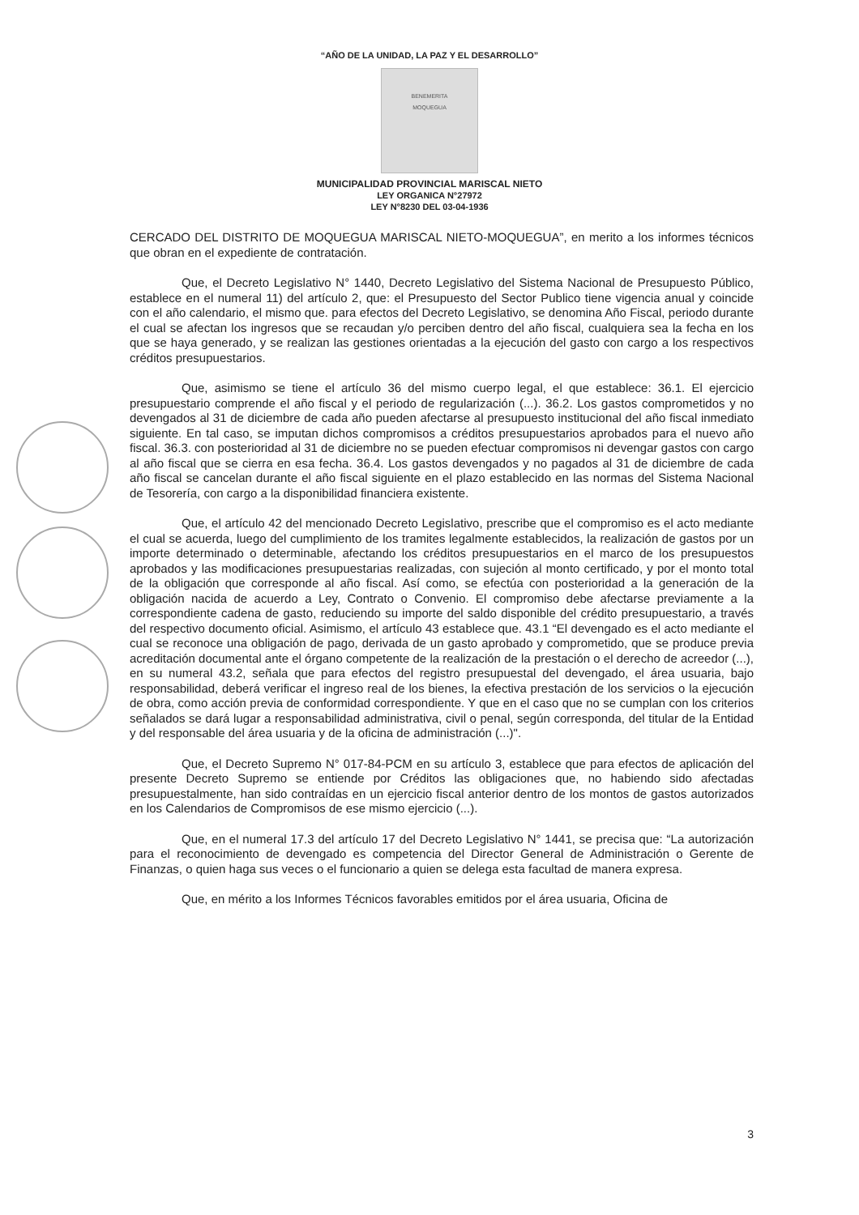“AÑO DE LA UNIDAD, LA PAZ Y EL DESARROLLO”
BENEMERITA
MOQUEGUA
MUNICIPALIDAD PROVINCIAL MARISCAL NIETO
LEY ORGANICA N°27972
LEY N°8230 DEL 03-04-1936
CERCADO DEL DISTRITO DE MOQUEGUA MARISCAL NIETO-MOQUEGUA”, en merito a los informes técnicos que obran en el expediente de contratación.
Que, el Decreto Legislativo N° 1440, Decreto Legislativo del Sistema Nacional de Presupuesto Público, establece en el numeral 11) del artículo 2, que: el Presupuesto del Sector Publico tiene vigencia anual y coincide con el año calendario, el mismo que. para efectos del Decreto Legislativo, se denomina Año Fiscal, periodo durante el cual se afectan los ingresos que se recaudan y/o perciben dentro del año fiscal, cualquiera sea la fecha en los que se haya generado, y se realizan las gestiones orientadas a la ejecución del gasto con cargo a los respectivos créditos presupuestarios.
Que, asimismo se tiene el artículo 36 del mismo cuerpo legal, el que establece: 36.1. El ejercicio presupuestario comprende el año fiscal y el periodo de regularización (...). 36.2. Los gastos comprometidos y no devengados al 31 de diciembre de cada año pueden afectarse al presupuesto institucional del año fiscal inmediato siguiente. En tal caso, se imputan dichos compromisos a créditos presupuestarios aprobados para el nuevo año fiscal. 36.3. con posterioridad al 31 de diciembre no se pueden efectuar compromisos ni devengar gastos con cargo al año fiscal que se cierra en esa fecha. 36.4. Los gastos devengados y no pagados al 31 de diciembre de cada año fiscal se cancelan durante el año fiscal siguiente en el plazo establecido en las normas del Sistema Nacional de Tesorería, con cargo a la disponibilidad financiera existente.
Que, el artículo 42 del mencionado Decreto Legislativo, prescribe que el compromiso es el acto mediante el cual se acuerda, luego del cumplimiento de los tramites legalmente establecidos, la realización de gastos por un importe determinado o determinable, afectando los créditos presupuestarios en el marco de los presupuestos aprobados y las modificaciones presupuestarias realizadas, con sujeción al monto certificado, y por el monto total de la obligación que corresponde al año fiscal. Así como, se efectúa con posterioridad a la generación de la obligación nacida de acuerdo a Ley, Contrato o Convenio. El compromiso debe afectarse previamente a la correspondiente cadena de gasto, reduciendo su importe del saldo disponible del crédito presupuestario, a través del respectivo documento oficial. Asimismo, el artículo 43 establece que. 43.1 “El devengado es el acto mediante el cual se reconoce una obligación de pago, derivada de un gasto aprobado y comprometido, que se produce previa acreditación documental ante el órgano competente de la realización de la prestación o el derecho de acreedor (...), en su numeral 43.2, señala que para efectos del registro presupuestal del devengado, el área usuaria, bajo responsabilidad, deberá verificar el ingreso real de los bienes, la efectiva prestación de los servicios o la ejecución de obra, como acción previa de conformidad correspondiente. Y que en el caso que no se cumplan con los criterios señalados se dará lugar a responsabilidad administrativa, civil o penal, según corresponda, del titular de la Entidad y del responsable del área usuaria y de la oficina de administración (...)".
Que, el Decreto Supremo N° 017-84-PCM en su artículo 3, establece que para efectos de aplicación del presente Decreto Supremo se entiende por Créditos las obligaciones que, no habiendo sido afectadas presupuestalmente, han sido contraídas en un ejercicio fiscal anterior dentro de los montos de gastos autorizados en los Calendarios de Compromisos de ese mismo ejercicio (...).
Que, en el numeral 17.3 del artículo 17 del Decreto Legislativo N° 1441, se precisa que: “La autorización para el reconocimiento de devengado es competencia del Director General de Administración o Gerente de Finanzas, o quien haga sus veces o el funcionario a quien se delega esta facultad de manera expresa.
Que, en mérito a los Informes Técnicos favorables emitidos por el área usuaria, Oficina de
3